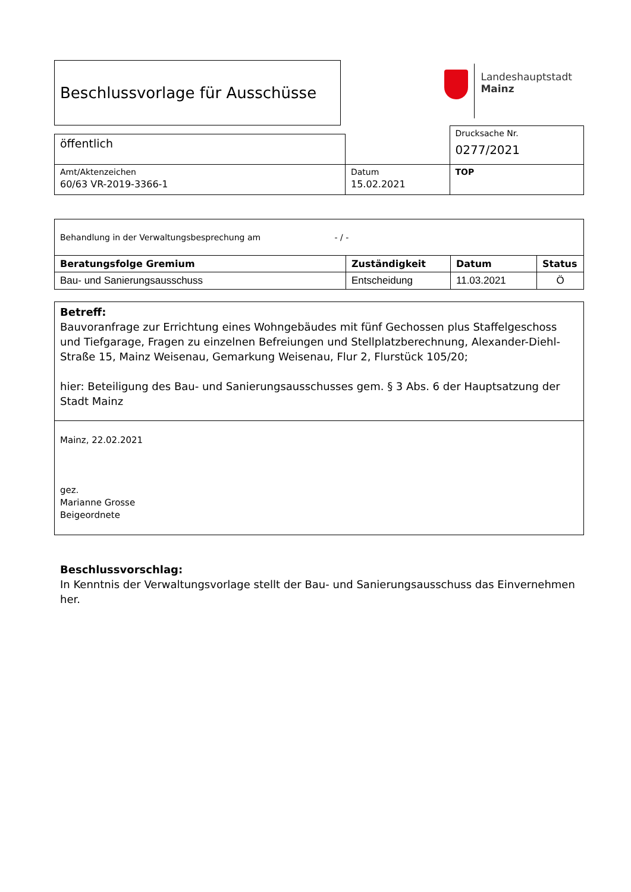Beschlussvorlage für Ausschüsse
Landeshauptstadt
Mainz
| | | Drucksache Nr. 0277/2021 |
| öffentlich | | |
| Amt/Aktenzeichen 60/63 VR-2019-3366-1 | Datum 15.02.2021 | TOP |
| Behandlung in der Verwaltungsbesprechung am - / - | | | |
| Beratungsfolge Gremium | Zuständigkeit | Datum | Status |
| Bau- und Sanierungsausschuss | Entscheidung | 11.03.2021 | Ö |
| Betreff: Bauvoranfrage zur Errichtung eines Wohngebäudes mit fünf Gechossen plus Staffelgeschoss und Tiefgarage, Fragen zu einzelnen Befreiungen und Stellplatzberechnung, Alexander-Diehl-Straße 15, Mainz Weisenau, Gemarkung Weisenau, Flur 2, Flurstück 105/20; hier: Beteiligung des Bau- und Sanierungsausschusses gem. § 3 Abs. 6 der Hauptsatzung der Stadt Mainz |
| Mainz, 22.02.2021 gez. Marianne Grosse Beigeordnete |
Beschlussvorschlag:
In Kenntnis der Verwaltungsvorlage stellt der Bau- und Sanierungsausschuss das Einvernehmen her.